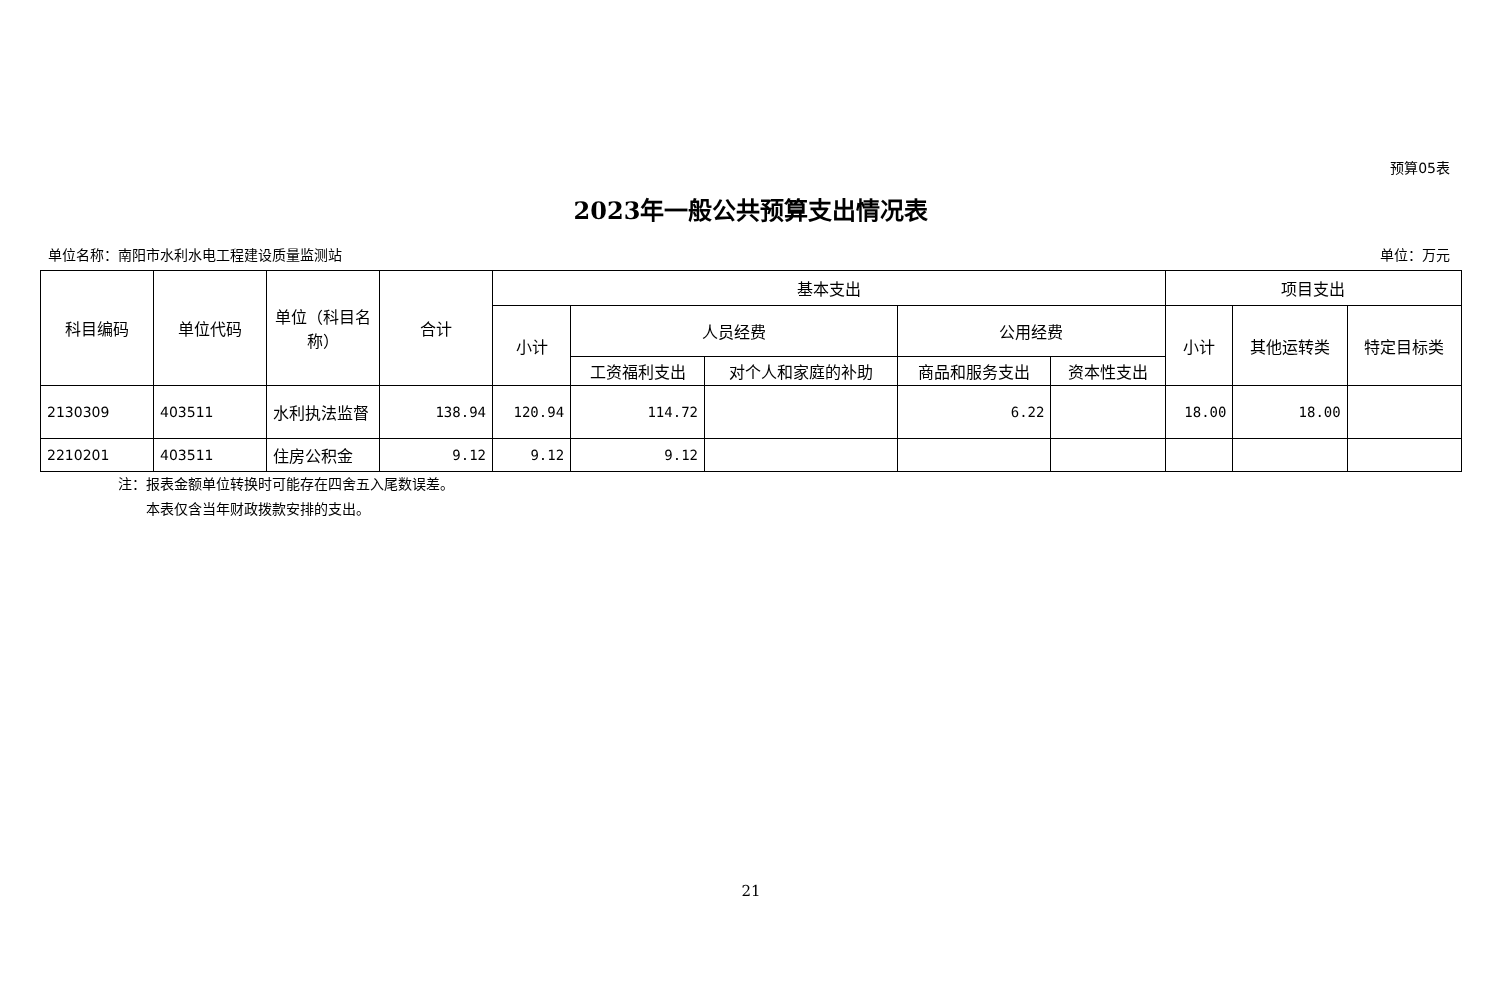预算05表
2023年一般公共预算支出情况表
单位名称：南阳市水利水电工程建设质量监测站 单位：万元
| 科目编码 | 单位代码 | 单位（科目名称） | 合计 | 基本支出 | | | | | 项目支出 | | |
| --- | --- | --- | --- | --- | --- | --- | --- | --- | --- | --- | --- |
| | | | | 小计 | 人员经费 | | 公用经费 | | 小计 | 其他运转类 | 特定目标类 |
| | | | | | 工资福利支出 | 对个人和家庭的补助 | 商品和服务支出 | 资本性支出 | | | |
| 2130309 | 403511 | 水利执法监督 | 138.94 | 120.94 | 114.72 | | 6.22 | | 18.00 | 18.00 | |
| 2210201 | 403511 | 住房公积金 | 9.12 | 9.12 | 9.12 | | | | | | |
注：报表金额单位转换时可能存在四舍五入尾数误差。
  本表仅含当年财政拨款安排的支出。
21